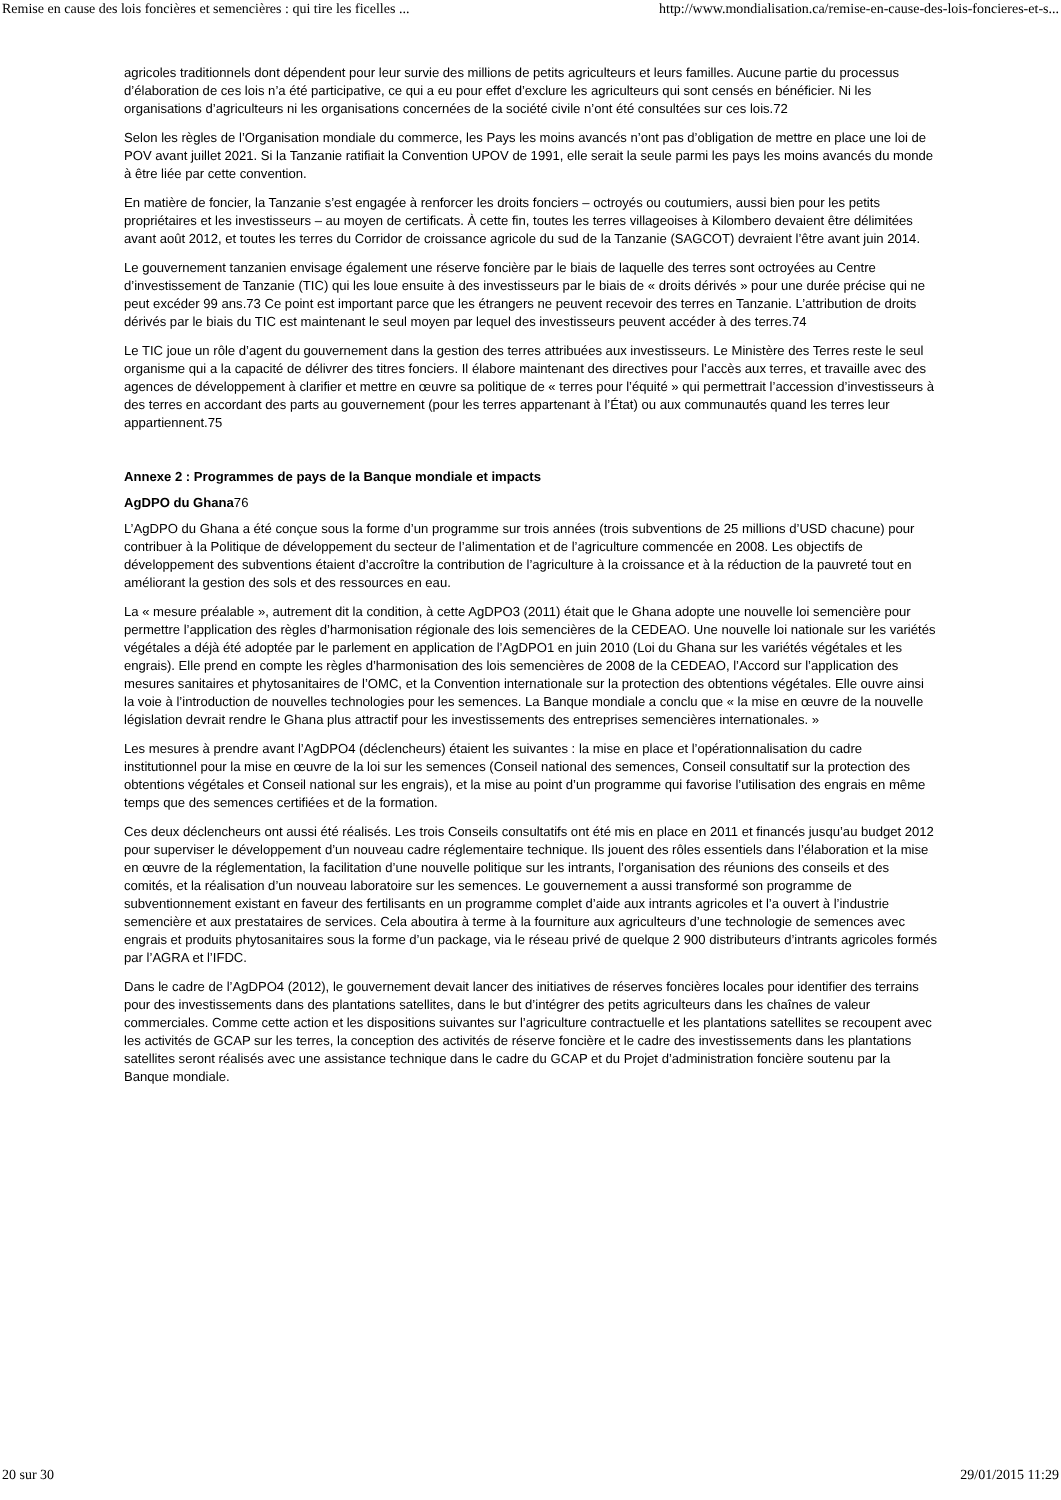Remise en cause des lois foncières et semencières : qui tire les ficelles ... http://www.mondialisation.ca/remise-en-cause-des-lois-foncieres-et-s...
agricoles traditionnels dont dépendent pour leur survie des millions de petits agriculteurs et leurs familles. Aucune partie du processus d’élaboration de ces lois n’a été participative, ce qui a eu pour effet d’exclure les agriculteurs qui sont censés en bénéficier. Ni les organisations d’agriculteurs ni les organisations concernées de la société civile n’ont été consultées sur ces lois.72
Selon les règles de l’Organisation mondiale du commerce, les Pays les moins avancés n’ont pas d’obligation de mettre en place une loi de POV avant juillet 2021. Si la Tanzanie ratifiait la Convention UPOV de 1991, elle serait la seule parmi les pays les moins avancés du monde à être liée par cette convention.
En matière de foncier, la Tanzanie s’est engagée à renforcer les droits fonciers – octroyés ou coutumiers, aussi bien pour les petits propriétaires et les investisseurs – au moyen de certificats. À cette fin, toutes les terres villageoises à Kilombero devaient être délimitées avant août 2012, et toutes les terres du Corridor de croissance agricole du sud de la Tanzanie (SAGCOT) devraient l’être avant juin 2014.
Le gouvernement tanzanien envisage également une réserve foncière par le biais de laquelle des terres sont octroyées au Centre d’investissement de Tanzanie (TIC) qui les loue ensuite à des investisseurs par le biais de « droits dérivés » pour une durée précise qui ne peut excéder 99 ans.73 Ce point est important parce que les étrangers ne peuvent recevoir des terres en Tanzanie. L’attribution de droits dérivés par le biais du TIC est maintenant le seul moyen par lequel des investisseurs peuvent accéder à des terres.74
Le TIC joue un rôle d’agent du gouvernement dans la gestion des terres attribuées aux investisseurs. Le Ministère des Terres reste le seul organisme qui a la capacité de délivrer des titres fonciers. Il élabore maintenant des directives pour l’accès aux terres, et travaille avec des agences de développement à clarifier et mettre en œuvre sa politique de « terres pour l’équité » qui permettrait l’accession d’investisseurs à des terres en accordant des parts au gouvernement (pour les terres appartenant à l’État) ou aux communautés quand les terres leur appartiennent.75
Annexe 2 : Programmes de pays de la Banque mondiale et impacts
AgDPO du Ghana76
L’AgDPO du Ghana a été conçue sous la forme d’un programme sur trois années (trois subventions de 25 millions d’USD chacune) pour contribuer à la Politique de développement du secteur de l’alimentation et de l’agriculture commencée en 2008. Les objectifs de développement des subventions étaient d’accroître la contribution de l’agriculture à la croissance et à la réduction de la pauvreté tout en améliorant la gestion des sols et des ressources en eau.
La « mesure préalable », autrement dit la condition, à cette AgDPO3 (2011) était que le Ghana adopte une nouvelle loi semencière pour permettre l’application des règles d’harmonisation régionale des lois semencières de la CEDEAO. Une nouvelle loi nationale sur les variétés végétales a déjà été adoptée par le parlement en application de l’AgDPO1 en juin 2010 (Loi du Ghana sur les variétés végétales et les engrais). Elle prend en compte les règles d’harmonisation des lois semencières de 2008 de la CEDEAO, l’Accord sur l’application des mesures sanitaires et phytosanitaires de l’OMC, et la Convention internationale sur la protection des obtentions végétales. Elle ouvre ainsi la voie à l’introduction de nouvelles technologies pour les semences. La Banque mondiale a conclu que « la mise en œuvre de la nouvelle législation devrait rendre le Ghana plus attractif pour les investissements des entreprises semencières internationales. »
Les mesures à prendre avant l’AgDPO4 (déclencheurs) étaient les suivantes : la mise en place et l’opérationnalisation du cadre institutionnel pour la mise en œuvre de la loi sur les semences (Conseil national des semences, Conseil consultatif sur la protection des obtentions végétales et Conseil national sur les engrais), et la mise au point d’un programme qui favorise l’utilisation des engrais en même temps que des semences certifiées et de la formation.
Ces deux déclencheurs ont aussi été réalisés. Les trois Conseils consultatifs ont été mis en place en 2011 et financés jusqu’au budget 2012 pour superviser le développement d’un nouveau cadre réglementaire technique. Ils jouent des rôles essentiels dans l’élaboration et la mise en œuvre de la réglementation, la facilitation d’une nouvelle politique sur les intrants, l’organisation des réunions des conseils et des comités, et la réalisation d’un nouveau laboratoire sur les semences. Le gouvernement a aussi transformé son programme de subventionnement existant en faveur des fertilisants en un programme complet d’aide aux intrants agricoles et l’a ouvert à l’industrie semencière et aux prestataires de services. Cela aboutira à terme à la fourniture aux agriculteurs d’une technologie de semences avec engrais et produits phytosanitaires sous la forme d’un package, via le réseau privé de quelque 2 900 distributeurs d’intrants agricoles formés par l’AGRA et l’IFDC.
Dans le cadre de l’AgDPO4 (2012), le gouvernement devait lancer des initiatives de réserves foncières locales pour identifier des terrains pour des investissements dans des plantations satellites, dans le but d’intégrer des petits agriculteurs dans les chaînes de valeur commerciales. Comme cette action et les dispositions suivantes sur l’agriculture contractuelle et les plantations satellites se recoupent avec les activités de GCAP sur les terres, la conception des activités de réserve foncière et le cadre des investissements dans les plantations satellites seront réalisés avec une assistance technique dans le cadre du GCAP et du Projet d’administration foncière soutenu par la Banque mondiale.
20 sur 30 29/01/2015 11:29